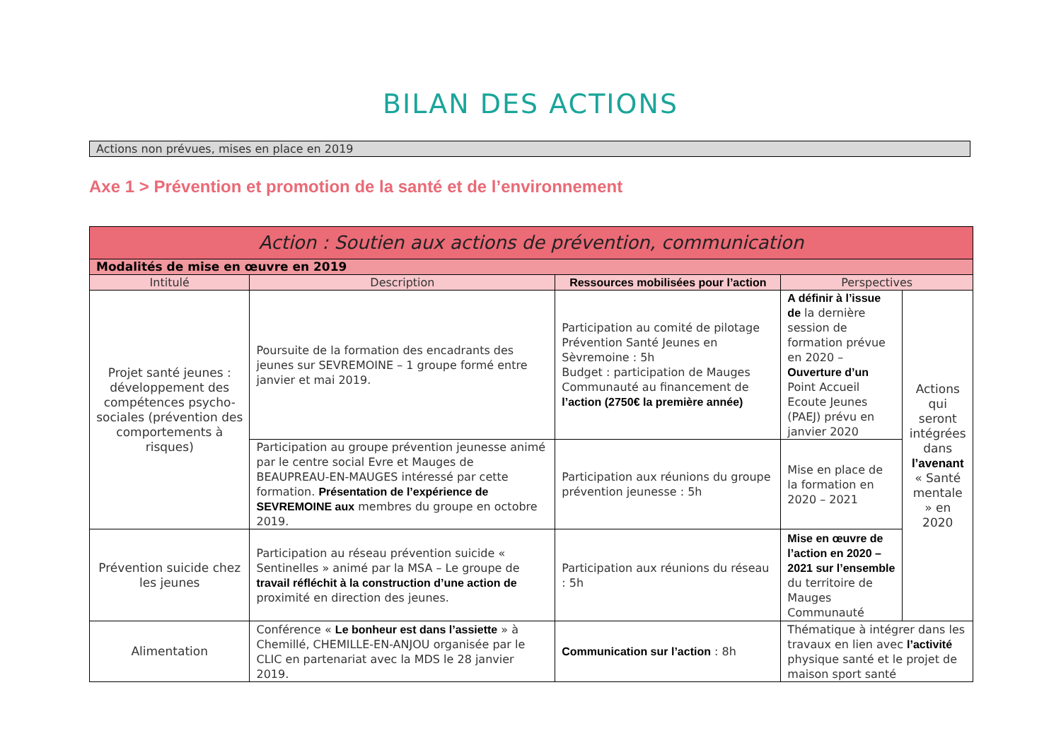BILAN DES ACTIONS
Actions non prévues, mises en place en 2019
Axe 1 > Prévention et promotion de la santé et de l’environnement
| Action : Soutien aux actions de prévention, communication | | | | |
| --- | --- | --- | --- | --- |
| Modalités de mise en œuvre en 2019 | | | | |
| Intitulé | Description | Ressources mobilisées pour l’action | Perspectives | |
| Projet santé jeunes : développement des compétences psycho-sociales (prévention des comportements à risques) | Poursuite de la formation des encadrants des jeunes sur SEVREMOINE – 1 groupe formé entre janvier et mai 2019. | Participation au comité de pilotage Prévention Santé Jeunes en Sèvremoine : 5h Budget : participation de Mauges Communauté au financement de l’action (2750€ la première année) | A définir à l’issue de la dernière session de formation prévue en 2020 – Ouverture d’un Point Accueil Ecoute Jeunes (PAEJ) prévu en janvier 2020 | Actions qui seront intégrées dans l’avenant « Santé mentale » en 2020 |
| | Participation au groupe prévention jeunesse animé par le centre social Evre et Mauges de BEAUPREAU-EN-MAUGES intéressé par cette formation. Présentation de l’expérience de SEVREMOINE aux membres du groupe en octobre 2019. | Participation aux réunions du groupe prévention jeunesse : 5h | Mise en place de la formation en 2020 – 2021 | |
| Prévention suicide chez les jeunes | Participation au réseau prévention suicide « Sentinelles » animé par la MSA – Le groupe de travail réfléchit à la construction d’une action de proximité en direction des jeunes. | Participation aux réunions du réseau : 5h | Mise en œuvre de l’action en 2020 – 2021 sur l’ensemble du territoire de Mauges Communauté | |
| Alimentation | Conférence « Le bonheur est dans l’assiette » à Chemillé, CHEMILLE-EN-ANJOU organisée par le CLIC en partenariat avec la MDS le 28 janvier 2019. | Communication sur l’action : 8h | Thématique à intégrer dans les travaux en lien avec l’activité physique santé et le projet de maison sport santé | |